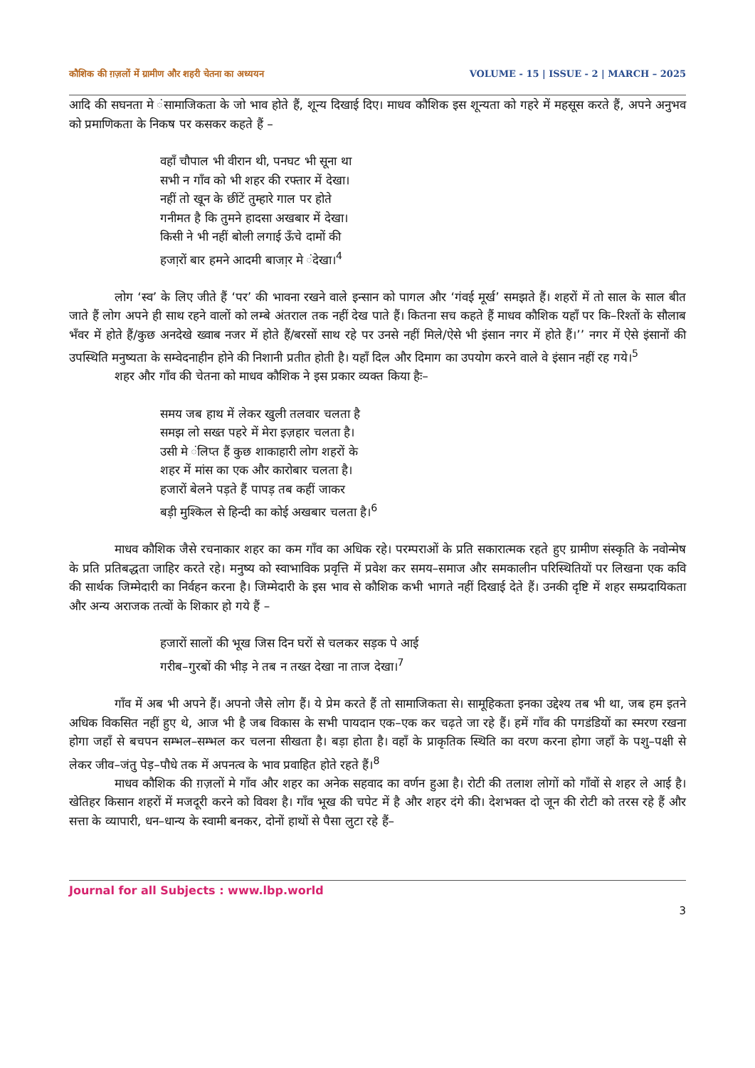कौशिक की ग़ज़लों में ग्रामीण और शहरी चेतना का अध्ययन VOLUME - 15 | ISSUE - 2 | MARCH – 2025
आदि की सघनता मे ंसामाजिकता के जो भाव होते हैं, शून्य दिखाई दिए। माधव कौशिक इस शून्यता को गहरे में महसूस करते हैं, अपने अनुभव को प्रमाणिकता के निकष पर कसकर कहते हैं –
वहाँ चौपाल भी वीरान थी, पनघट भी सूना था
सभी न गाँव को भी शहर की रफ्तार में देखा।
नहीं तो खून के छींटें तुम्हारे गाल पर होते
गनीमत है कि तुमने हादसा अखबार में देखा।
किसी ने भी नहीं बोली लगाई ऊँचे दामों की
हजा़रों बार हमने आदमी बाजा़र मे ंदेखा।<sup>4</sup>
लोग ‘स्व’ के लिए जीते हैं ‘पर’ की भावना रखने वाले इन्सान को पागल और ‘गंवई मूर्ख’ समझते हैं। शहरों में तो साल के साल बीत जाते हैं लोग अपने ही साथ रहने वालों को लम्बे अंतराल तक नहीं देख पाते हैं। कितना सच कहते हैं माधव कौशिक यहाँ पर कि–रिश्तों के सौलाब भँवर में होते हैं/कुछ अनदेखे ख्वाब नजर में होते हैं/बरसों साथ रहे पर उनसे नहीं मिले/ऐसे भी इंसान नगर में होते हैं।’’ नगर में ऐसे इंसानों की उपस्थिति मनुष्यता के सम्वेदनाहीन होने की निशानी प्रतीत होती है। यहाँ दिल और दिमाग का उपयोग करने वाले वे इंसान नहीं रह गये।<sup>5</sup>
शहर और गाँव की चेतना को माधव कौशिक ने इस प्रकार व्यक्त किया हैः–
समय जब हाथ में लेकर खुली तलवार चलता है
समझ लो सख्त पहरे में मेरा इज़हार चलता है।
उसी मे ंलिप्त हैं कुछ शाकाहारी लोग शहरों के
शहर में मांस का एक और कारोबार चलता है।
हजारों बेलने पड़ते हैं पापड़ तब कहीं जाकर
बड़ी मुश्किल से हिन्दी का कोई अखबार चलता है।<sup>6</sup>
माधव कौशिक जैसे रचनाकार शहर का कम गाँव का अधिक रहे। परम्पराओं के प्रति सकारात्मक रहते हुए ग्रामीण संस्कृति के नवोन्मेष के प्रति प्रतिबद्धता जाहिर करते रहे। मनुष्य को स्वाभाविक प्रवृत्ति में प्रवेश कर समय–समाज और समकालीन परिस्थितियों पर लिखना एक कवि की सार्थक जिम्मेदारी का निर्वहन करना है। जिम्मेदारी के इस भाव से कौशिक कभी भागते नहीं दिखाई देते हैं। उनकी दृष्टि में शहर सम्प्रदायिकता और अन्य अराजक तत्वों के शिकार हो गये हैं –
हजारों सालों की भूख जिस दिन घरों से चलकर सड़क पे आई
गरीब–गुरबों की भीड़ ने तब न तख्त देखा ना ताज देखा।<sup>7</sup>
गाँव में अब भी अपने हैं। अपनो जैसे लोग हैं। ये प्रेम करते हैं तो सामाजिकता से। सामूहिकता इनका उद्देश्य तब भी था, जब हम इतने अधिक विकसित नहीं हुए थे, आज भी है जब विकास के सभी पायदान एक–एक कर चढ़ते जा रहे हैं। हमें गाँव की पगडंडियों का स्मरण रखना होगा जहाँ से बचपन सम्भल–सम्भल कर चलना सीखता है। बड़ा होता है। वहाँ के प्राकृतिक स्थिति का वरण करना होगा जहाँ के पशु–पक्षी से लेकर जीव–जंतु पेड़–पौधे तक में अपनत्व के भाव प्रवाहित होते रहते हैं।<sup>8</sup>
माधव कौशिक की ग़ज़लों मे गाँव और शहर का अनेक सहवाद का वर्णन हुआ है। रोटी की तलाश लोगों को गाँवों से शहर ले आई है। खेतिहर किसान शहरों में मजदूरी करने को विवश है। गाँव भूख की चपेट में है और शहर दंगे की। देशभक्त दो जून की रोटी को तरस रहे हैं और सत्ता के व्यापारी, धन–धान्य के स्वामी बनकर, दोनों हाथों से पैसा लुटा रहे हैं–
Journal for all Subjects : www.lbp.world
3